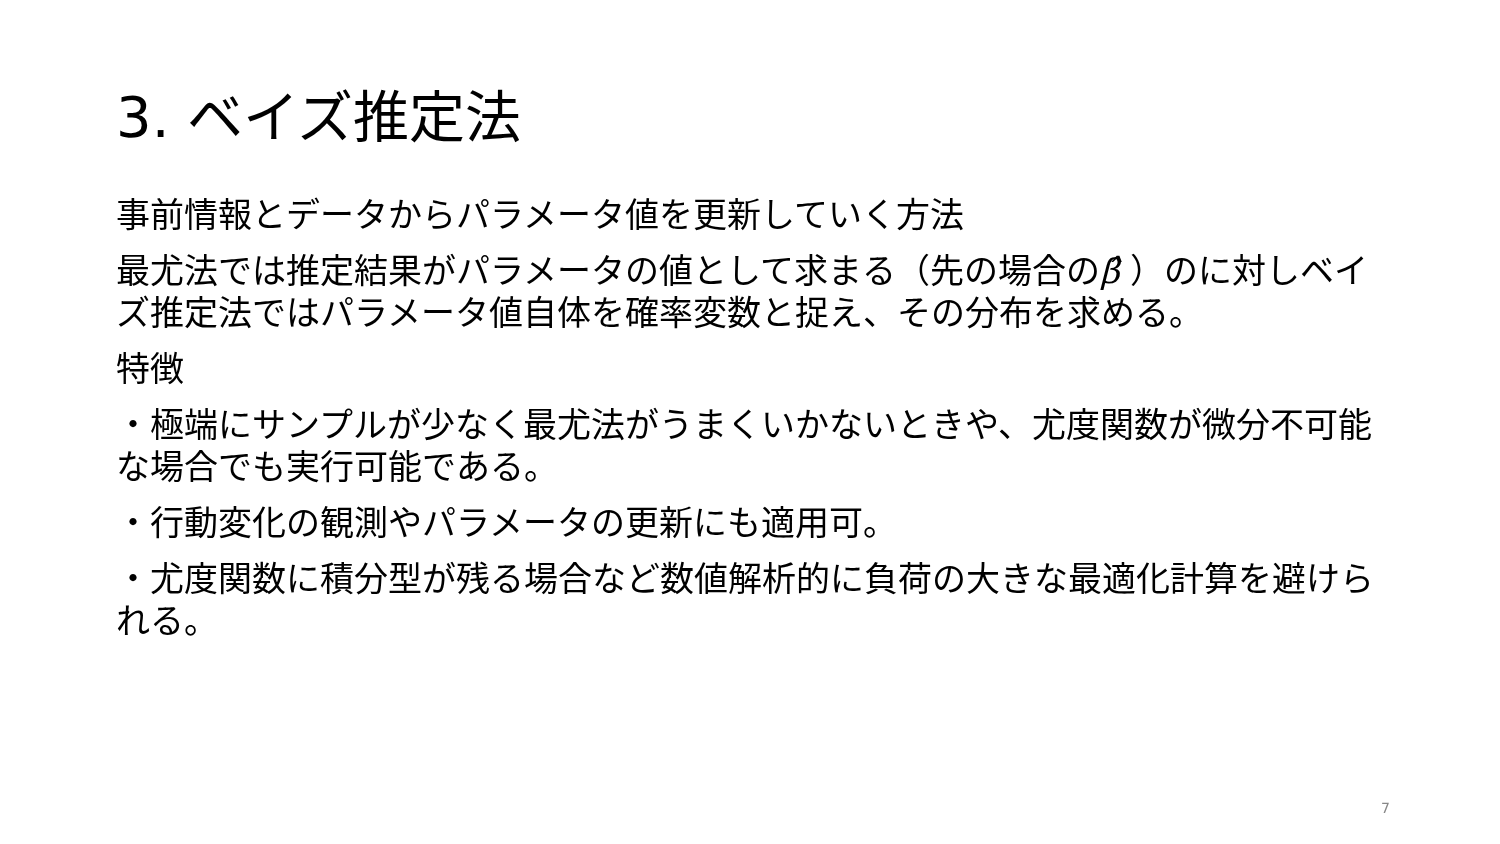3. ベイズ推定法
事前情報とデータからパラメータ値を更新していく方法
最尤法では推定結果がパラメータの値として求まる（先の場合のβ̂ ）のに対しベイズ推定法ではパラメータ値自体を確率変数と捉え、その分布を求める。
特徴
・極端にサンプルが少なく最尤法がうまくいかないときや、尤度関数が微分不可能な場合でも実行可能である。
・行動変化の観測やパラメータの更新にも適用可。
・尤度関数に積分型が残る場合など数値解析的に負荷の大きな最適化計算を避けられる。
7